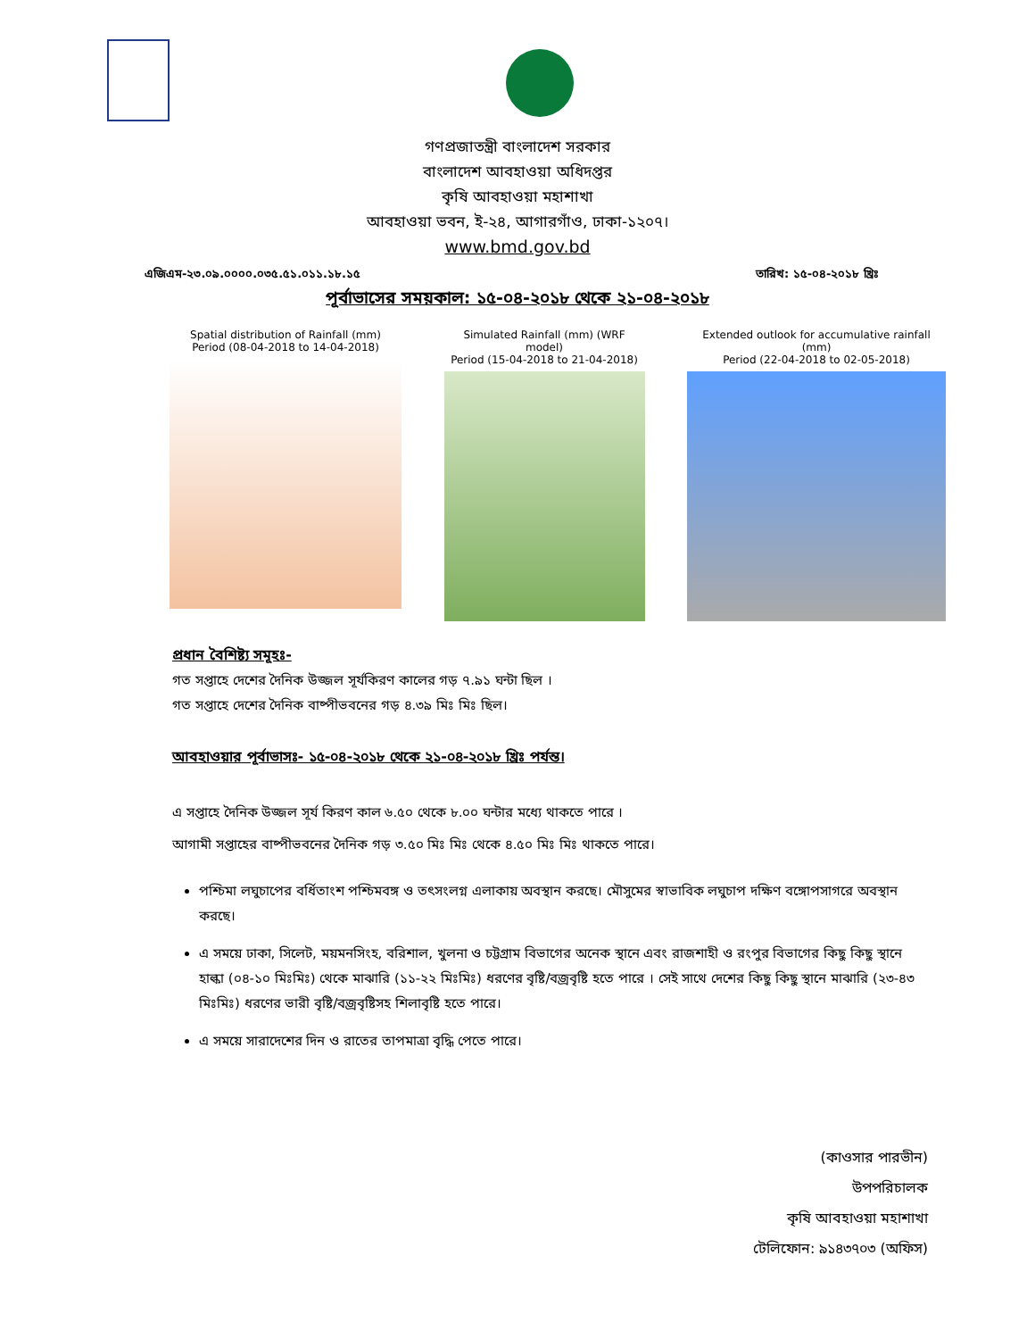গণপ্রজাতন্ত্রী বাংলাদেশ সরকার
বাংলাদেশ আবহাওয়া অধিদপ্তর
কৃষি আবহাওয়া মহাশাখা
আবহাওয়া ভবন, ই-২৪, আগারগাঁও, ঢাকা-১২০৭।
www.bmd.gov.bd
এজিএম-২৩.০৯.০০০০.০৩৫.৫১.০১১.১৮.১৫ তারিখ: ১৫-০৪-২০১৮ খ্রিঃ
পূর্বাভাসের সময়কাল: ১৫-০৪-২০১৮ থেকে ২১-০৪-২০১৮
Spatial distribution of Rainfall (mm)
Period (08-04-2018 to 14-04-2018)
Simulated Rainfall (mm) (WRF model)
Period (15-04-2018 to 21-04-2018)
Extended outlook for accumulative rainfall (mm)
Period (22-04-2018 to 02-05-2018)
প্রধান বৈশিষ্ট্য সমূহঃ-
গত সপ্তাহে দেশের দৈনিক উজ্জল সূর্যকিরণ কালের গড় ৭.৯১ ঘন্টা ছিল ।
গত সপ্তাহে দেশের দৈনিক বাষ্পীভবনের গড় ৪.৩৯ মিঃ মিঃ ছিল।
আবহাওয়ার পূর্বাভাসঃ- ১৫-০৪-২০১৮ থেকে ২১-০৪-২০১৮ খ্রিঃ পর্যন্ত।
এ সপ্তাহে দৈনিক উজ্জল সূর্য কিরণ কাল ৬.৫০ থেকে ৮.০০ ঘন্টার মধ্যে থাকতে পারে ।
আগামী সপ্তাহের বাষ্পীভবনের দৈনিক গড় ৩.৫০ মিঃ মিঃ থেকে ৪.৫০ মিঃ মিঃ থাকতে পারে।
পশ্চিমা লঘুচাপের বর্ধিতাংশ পশ্চিমবঙ্গ ও তৎসংলগ্ন এলাকায় অবস্থান করছে। মৌসুমের স্বাভাবিক লঘুচাপ দক্ষিণ বঙ্গোপসাগরে অবস্থান করছে।
এ সময়ে ঢাকা, সিলেট, ময়মনসিংহ, বরিশাল, খুলনা ও চট্টগ্রাম বিভাগের অনেক স্থানে এবং রাজশাহী ও রংপুর বিভাগের কিছু কিছু স্থানে হাল্কা (০৪-১০ মিঃমিঃ) থেকে মাঝারি (১১-২২ মিঃমিঃ) ধরণের বৃষ্টি/বজ্রবৃষ্টি হতে পারে । সেই সাথে দেশের কিছু কিছু স্থানে মাঝারি (২৩-৪৩ মিঃমিঃ) ধরণের ভারী বৃষ্টি/বজ্রবৃষ্টিসহ শিলাবৃষ্টি হতে পারে।
এ সময়ে সারাদেশের দিন ও রাতের তাপমাত্রা বৃদ্ধি পেতে পারে।
(কাওসার পারভীন)
উপপরিচালক
কৃষি আবহাওয়া মহাশাখা
টেলিফোন: ৯১৪৩৭০৩ (অফিস)